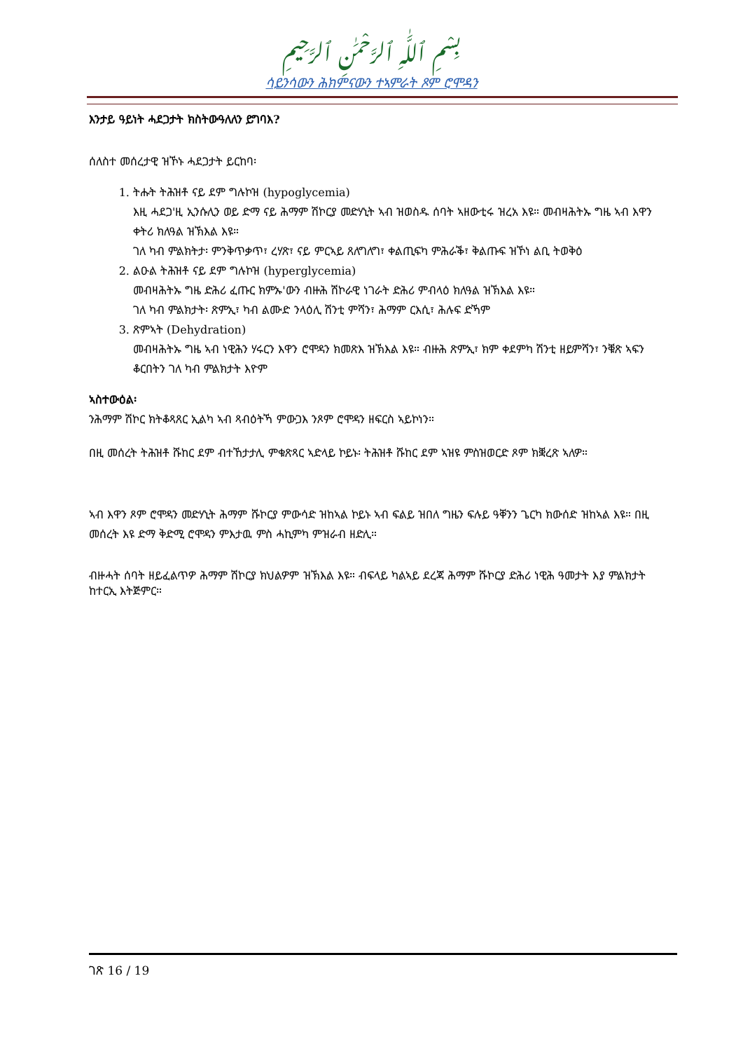بِسْمِ ٱللَّٰهِ ٱلرَّحْمَٰنِ ٱلرَّحِيمِ
ሳይንሳውን ሕክምናውን ተኣምራት ጾም ሮሞዳን
እንታይ ዓይነት ሓደጋታት ክስትውዓለለን ይግባእ?
ሰለስተ መሰረታዊ ዝኾኑ ሓደጋታት ይርከባ፡
1. ትሑት ትሕዝቶ ናይ ደም ግሉኮዝ (hypoglycemia)
እዚ ሓደጋ'ዚ ኢንሱሊን ወይ ድማ ናይ ሕማም ሽኮርያ መድሃኒት ኣብ ዝወስዱ ሰባት ኣዘውቲሩ ዝረአ እዩ። መብዛሕትኡ ግዜ ኣብ እዋን ቀትሪ ክለዓል ዝኽእል እዩ።
ገለ ካብ ምልክትታ፡ ምንቅጥቃጥ፣ ረሃጽ፣ ናይ ምርኣይ ጸለግለግ፣ ቀልጢፍካ ምሕራቕ፣ ቅልጡፍ ዝኾነ ልቢ ትወቅዕ
2. ልዑል ትሕዝቶ ናይ ደም ግሉኮዝ (hyperglycemia)
መብዛሕትኡ ግዜ ድሕሪ ፈጡር ክምኡ'ውን ብዙሕ ሽኮራዊ ነገራት ድሕሪ ምብላዕ ክለዓል ዝኽእል እዩ።
ገለ ካብ ምልክታት፡ ጽምኢ፣ ካብ ልሙድ ንላዕሊ ሽንቲ ምሻን፣ ሕማም ርእሲ፣ ሕሉፍ ድኻም
3. ጽምኣት (Dehydration)
መብዛሕትኡ ግዜ ኣብ ነዊሕን ሃሩርን እዋን ሮሞዳን ክመጽእ ዝኽእል እዩ። ብዙሕ ጽምኢ፣ ክም ቀደምካ ሽንቲ ዘይምሻን፣ ንቑጽ ኣፍን ቆርበትን ገለ ካብ ምልክታት እዮም
ኣስተውዕል፡
ንሕማም ሽኮር ክትቆጻጸር ኢልካ ኣብ ጻብዕትኻ ምውጋእ ንጾም ሮሞዳን ዘፍርስ ኣይኮነን።
በዚ መሰረት ትሕዝቶ ሹከር ደም ብተኸታታሊ ምቁጽጻር ኣድላይ ኮይኑ፡ ትሕዝቶ ሹከር ደም ኣዝዩ ምስዝወርድ ጾም ክቛረጽ ኣለዎ።
ኣብ እዋን ጾም ሮሞዳን መድሃኒት ሕማም ሹኮርያ ምውሳድ ዝከኣል ኮይኑ ኣብ ፍልይ ዝበለ ግዜን ፍሉይ ዓቐንን ጌርካ ክውሰድ ዝከኣል እዩ። በዚ መሰረት እዩ ድማ ቅድሚ ሮሞዳን ምእታዉ ምስ ሓኪምካ ምዝራብ ዘድሊ።
ብዙሓት ሰባት ዘይፈልጥዎ ሕማም ሽኮርያ ክህልዎም ዝኽእል እዩ። ብፍላይ ካልኣይ ደረጃ ሕማም ሹኮርያ ድሕሪ ነዊሕ ዓመታት እያ ምልክታት ከተርኢ እትጅምር።
ገጽ 16 / 19